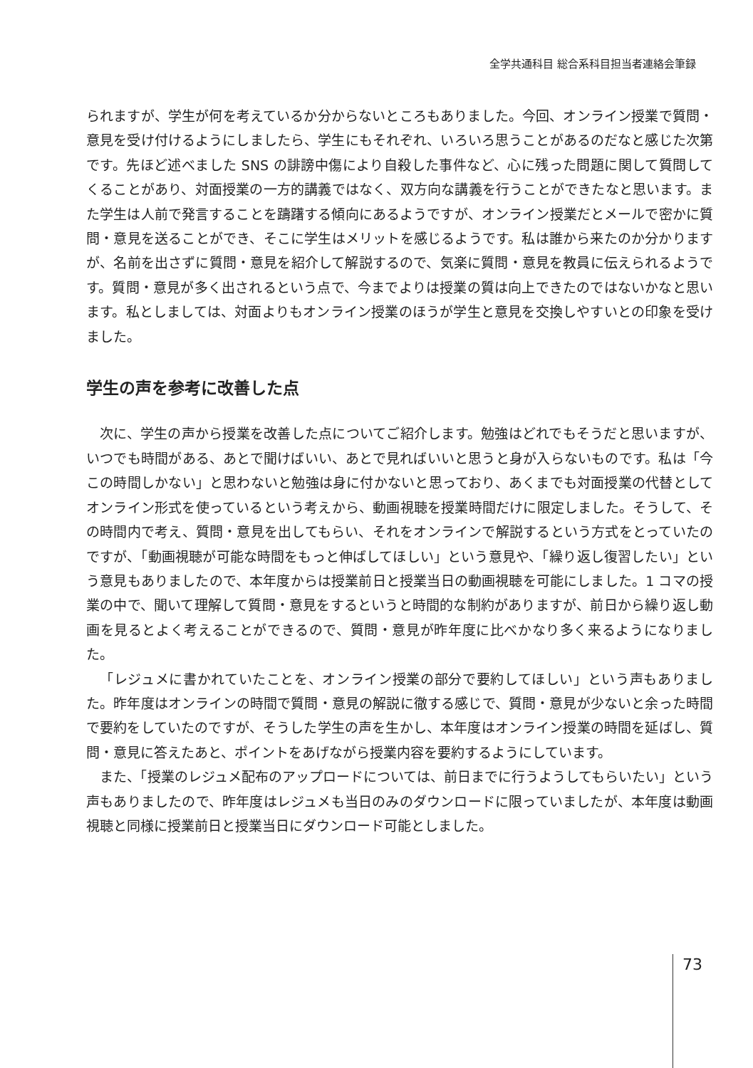全学共通科目 総合系科目担当者連絡会筆録
られますが、学生が何を考えているか分からないところもありました。今回、オンライン授業で質問・意見を受け付けるようにしましたら、学生にもそれぞれ、いろいろ思うことがあるのだなと感じた次第です。先ほど述べました SNS の誹謗中傷により自殺した事件など、心に残った問題に関して質問してくることがあり、対面授業の一方的講義ではなく、双方向な講義を行うことができたなと思います。また学生は人前で発言することを躊躇する傾向にあるようですが、オンライン授業だとメールで密かに質問・意見を送ることができ、そこに学生はメリットを感じるようです。私は誰から来たのか分かりますが、名前を出さずに質問・意見を紹介して解説するので、気楽に質問・意見を教員に伝えられるようです。質問・意見が多く出されるという点で、今までよりは授業の質は向上できたのではないかなと思います。私としましては、対面よりもオンライン授業のほうが学生と意見を交換しやすいとの印象を受けました。
学生の声を参考に改善した点
次に、学生の声から授業を改善した点についてご紹介します。勉強はどれでもそうだと思いますが、いつでも時間がある、あとで聞けばいい、あとで見ればいいと思うと身が入らないものです。私は「今この時間しかない」と思わないと勉強は身に付かないと思っており、あくまでも対面授業の代替としてオンライン形式を使っているという考えから、動画視聴を授業時間だけに限定しました。そうして、その時間内で考え、質問・意見を出してもらい、それをオンラインで解説するという方式をとっていたのですが、「動画視聴が可能な時間をもっと伸ばしてほしい」という意見や、「繰り返し復習したい」という意見もありましたので、本年度からは授業前日と授業当日の動画視聴を可能にしました。1 コマの授業の中で、聞いて理解して質問・意見をするというと時間的な制約がありますが、前日から繰り返し動画を見るとよく考えることができるので、質問・意見が昨年度に比べかなり多く来るようになりました。
「レジュメに書かれていたことを、オンライン授業の部分で要約してほしい」という声もありました。昨年度はオンラインの時間で質問・意見の解説に徹する感じで、質問・意見が少ないと余った時間で要約をしていたのですが、そうした学生の声を生かし、本年度はオンライン授業の時間を延ばし、質問・意見に答えたあと、ポイントをあげながら授業内容を要約するようにしています。
また、「授業のレジュメ配布のアップロードについては、前日までに行うようしてもらいたい」という声もありましたので、昨年度はレジュメも当日のみのダウンロードに限っていましたが、本年度は動画視聴と同様に授業前日と授業当日にダウンロード可能としました。
73